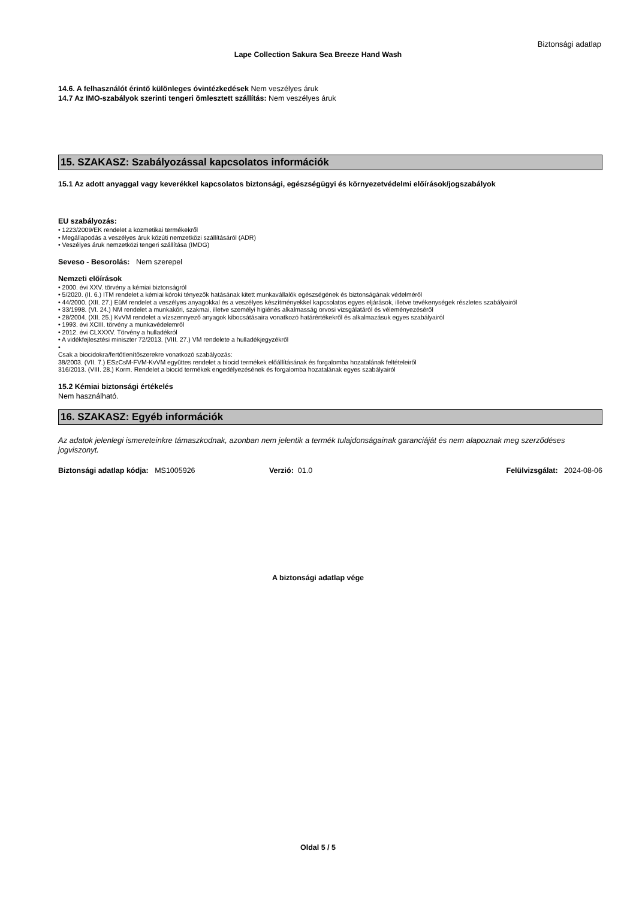Biztonsági adatlap
Lape Collection Sakura Sea Breeze Hand Wash
14.6. A felhasználót érintő különleges óvintézkedések Nem veszélyes áruk
14.7 Az IMO-szabályok szerinti tengeri ömlesztett szállítás: Nem veszélyes áruk
15. SZAKASZ: Szabályozással kapcsolatos információk
15.1 Az adott anyaggal vagy keverékkel kapcsolatos biztonsági, egészségügyi és környezetvédelmi előírások/jogszabályok
EU szabályozás:
• 1223/2009/EK rendelet a kozmetikai termékekről
• Megállapodás a veszélyes áruk közúti nemzetközi szállításáról (ADR)
• Veszélyes áruk nemzetközi tengeri szállítása (IMDG)
Seveso - Besorolás: Nem szerepel
Nemzeti előírások
• 2000. évi XXV. törvény a kémiai biztonságról
• 5/2020. (II. 6.) ITM rendelet a kémiai kóroki tényezők hatásának kitett munkavállalók egészségének és biztonságának védelméről
• 44/2000. (XII. 27.) EüM rendelet a veszélyes anyagokkal és a veszélyes készítményekkel kapcsolatos egyes eljárások, illetve tevékenységek részletes szabályairól
• 33/1998. (VI. 24.) NM rendelet a munkaköri, szakmai, illetve személyi higiénés alkalmasság orvosi vizsgálatáról és véleményezéséről
• 28/2004. (XII. 25.) KvVM rendelet a vízszennyező anyagok kibocsátásaira vonatkozó határértékekről és alkalmazásuk egyes szabályairól
• 1993. évi XCIII. törvény a munkavédelemről
• 2012. évi CLXXXV. Törvény a hulladékról
• A vidékfejlesztési miniszter 72/2013. (VIII. 27.) VM rendelete a hulladékjegyzékről
•
Csak a biocidokra/fertőtlenítőszerekre vonatkozó szabályozás:
38/2003. (VII. 7.) ESzCsM-FVM-KvVM együttes rendelet a biocid termékek előállításának és forgalomba hozatalának feltételeiről
316/2013. (VIII. 28.) Korm. Rendelet a biocid termékek engedélyezésének és forgalomba hozatalának egyes szabályairól
15.2 Kémiai biztonsági értékelés
Nem használható.
16. SZAKASZ: Egyéb információk
Az adatok jelenlegi ismereteinkre támaszkodnak, azonban nem jelentik a termék tulajdonságainak garanciáját és nem alapoznak meg szerződéses jogviszonyt.
Biztonsági adatlap kódja: MS1005926 Verzió: 01.0 Felülvizsgálat: 2024-08-06
A biztonsági adatlap vége
Oldal 5 / 5